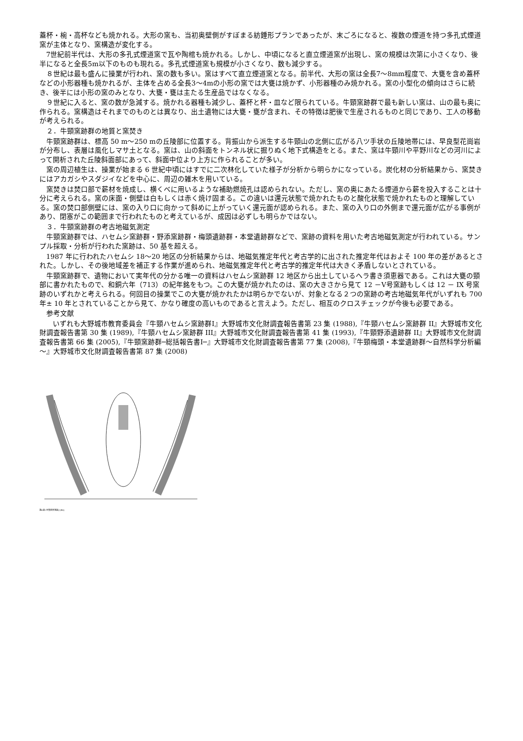蓋杯・椀・高杯なども焼かれる。大形の窯も、当初奥壁側がすぼまる紡錘形プランであったが、末ごろになると、複数の煙道を持つ多孔式煙道窯が主体となり、窯構造が変化する。
7世紀前半代は、大形の多孔式煙道窯で瓦や陶棺も焼かれる。しかし、中頃になると直立煙道窯が出現し、窯の規模は次第に小さくなり、後半になると全長5m以下のものも現れる。多孔式煙道窯も規模が小さくなり、数も減少する。
８世紀は最も盛んに操業が行われ、窯の数も多い。窯はすべて直立煙道窯となる。前半代、大形の窯は全長7～8mm程度で、大甕を含め蓋杯などの小形器種も焼かれるが、主体を占める全長3～4mの小形の窯では大甕は焼かず、小形器種のみ焼かれる。窯の小型化の傾向はさらに続き、後半には小形の窯のみとなり、大甕・甕は主たる生産品ではなくなる。
９世紀に入ると、窯の数が急減する。焼かれる器種も減少し、蓋杯と杯・皿など限られている。牛頸窯跡群で最も新しい窯は、山の最も奥に作られる。窯構造はそれまでのものとは異なり、出土遺物には大甕・甕が含まれ、その特徴は肥後で生産されるものと同じであり、工人の移動が考えられる。
２．牛頸窯跡群の地質と窯焚き
牛頸窯跡群は、標高 50 m～250 mの丘陵部に位置する。背振山から派生する牛頸山の北側に広がる八ツ手状の丘陵地帯には、早良型花崗岩が分布し、表層は風化しマサ土となる。窯は、山の斜面をトンネル状に掘りぬく地下式構造をとる。また、窯は牛頸川や平野川などの河川によって開析された丘陵斜面部にあって、斜面中位より上方に作られることが多い。
窯の周辺植生は、操業が始まる 6 世紀中頃にはすでに二次林化していた様子が分析から明らかになっている。炭化材の分析結果から、窯焚きにはアカガシやスダジイなどを中心に、周辺の雑木を用いている。
窯焚きは焚口部で薪材を焼成し、横くべに用いるような補助燃焼孔は認められない。ただし、窯の奥にあたる煙道から薪を投入することは十分に考えられる。窯の床面・側壁は白もしくは赤く焼け固まる。この違いは還元状態で焼かれたものと酸化状態で焼かれたものと理解している。窯の焚口部側壁には、窯の入り口に向かって斜めに上がっていく還元面が認められる。また、窯の入り口の外側まで還元面が広がる事例があり、閉塞がこの範囲まで行われたものと考えているが、成因は必ずしも明らかではない。
３．牛頸窯跡群の考古地磁気測定
牛頸窯跡群では、ハセムシ窯跡群・野添窯跡群・梅頭遺跡群・本堂遺跡群などで、窯跡の資料を用いた考古地磁気測定が行われている。サンプル採取・分析が行われた窯跡は、50 基を超える。
1987 年に行われたハセムシ 18～20 地区の分析結果からは、地磁気推定年代と考古学的に出された推定年代はおよそ 100 年の差があるとされた。しかし、その後地域差を補正する作業が進められ、地磁気推定年代と考古学的推定年代は大きく矛盾しないとされている。
牛頸窯跡群で、遺物において実年代の分かる唯一の資料はハセムシ窯跡群 12 地区から出土しているヘラ書き須恵器である。これは大甕の頸部に書かれたもので、和銅六年（713）の紀年銘をもつ。この大甕が焼かれたのは、窯の大きさから見て 12 －Ⅴ号窯跡もしくは 12 － IX 号窯跡のいずれかと考えられる。何回目の操業でこの大甕が焼かれたかは明らかでないが、対象となる２つの窯跡の考古地磁気年代がいずれも 700 年± 10 年とされていることから見て、かなり確度の高いものであると言えよう。ただし、相互のクロスチェックが今後も必要である。
参考文献
いずれも大野城市教育委員会『牛頸ハセムシ窯跡群Ⅰ』大野城市文化財調査報告書第 23 集 (1988),『牛頸ハセムシ窯跡群 II』大野城市文化財調査報告書第 30 集 (1989),『牛頸ハセムシ窯跡群 III』大野城市文化財調査報告書第 41 集 (1993),『牛頸野添遺跡群 II』大野城市文化財調査報告書第 66 集 (2005),『牛頸窯跡群─総括報告書Ⅰ─』大野城市文化財調査報告書第 77 集 (2008),『牛頸梅頭・本堂遺跡群～自然科学分析編～』大野城市文化財調査報告書第 87 集 (2008)
第6図 1号窯跡実測図(1/80)